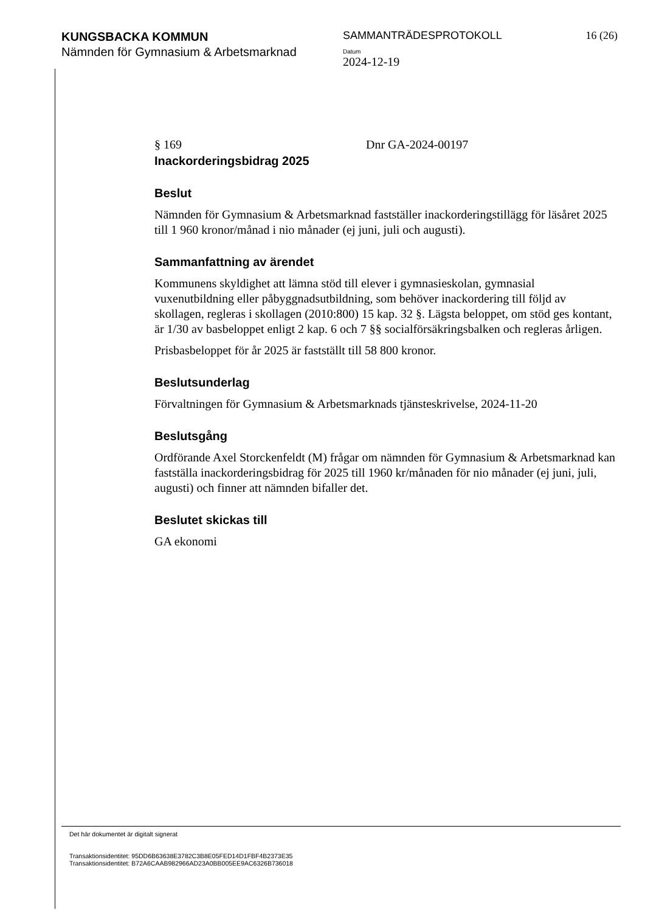KUNGSBACKA KOMMUN
Nämnden för Gymnasium & Arbetsmarknad
SAMMANTRÄDESPROTOKOLL
Datum
2024-12-19
16 (26)
§ 169 Dnr GA-2024-00197
Inackorderingsbidrag 2025
Beslut
Nämnden för Gymnasium & Arbetsmarknad fastställer inackorderingstillägg för läsåret 2025 till 1 960 kronor/månad i nio månader (ej juni, juli och augusti).
Sammanfattning av ärendet
Kommunens skyldighet att lämna stöd till elever i gymnasieskolan, gymnasial vuxenutbildning eller påbyggnadsutbildning, som behöver inackordering till följd av skollagen, regleras i skollagen (2010:800) 15 kap. 32 §. Lägsta beloppet, om stöd ges kontant, är 1/30 av basbeloppet enligt 2 kap. 6 och 7 §§ socialförsäkringsbalken och regleras årligen.
Prisbasbeloppet för år 2025 är fastställt till 58 800 kronor.
Beslutsunderlag
Förvaltningen för Gymnasium & Arbetsmarknads tjänsteskrivelse, 2024-11-20
Beslutsgång
Ordförande Axel Storckenfeldt (M) frågar om nämnden för Gymnasium & Arbetsmarknad kan fastställa inackorderingsbidrag för 2025 till 1960 kr/månaden för nio månader (ej juni, juli, augusti) och finner att nämnden bifaller det.
Beslutet skickas till
GA ekonomi
Det här dokumentet är digitalt signerat
Transaktionsidentitet: 95DD6B63638E3782C3B8E05FED14D1FBF4B2373E35
Transaktionsidentitet: B72A6CAAB982966AD23A0BB005EE9AC6326B736018